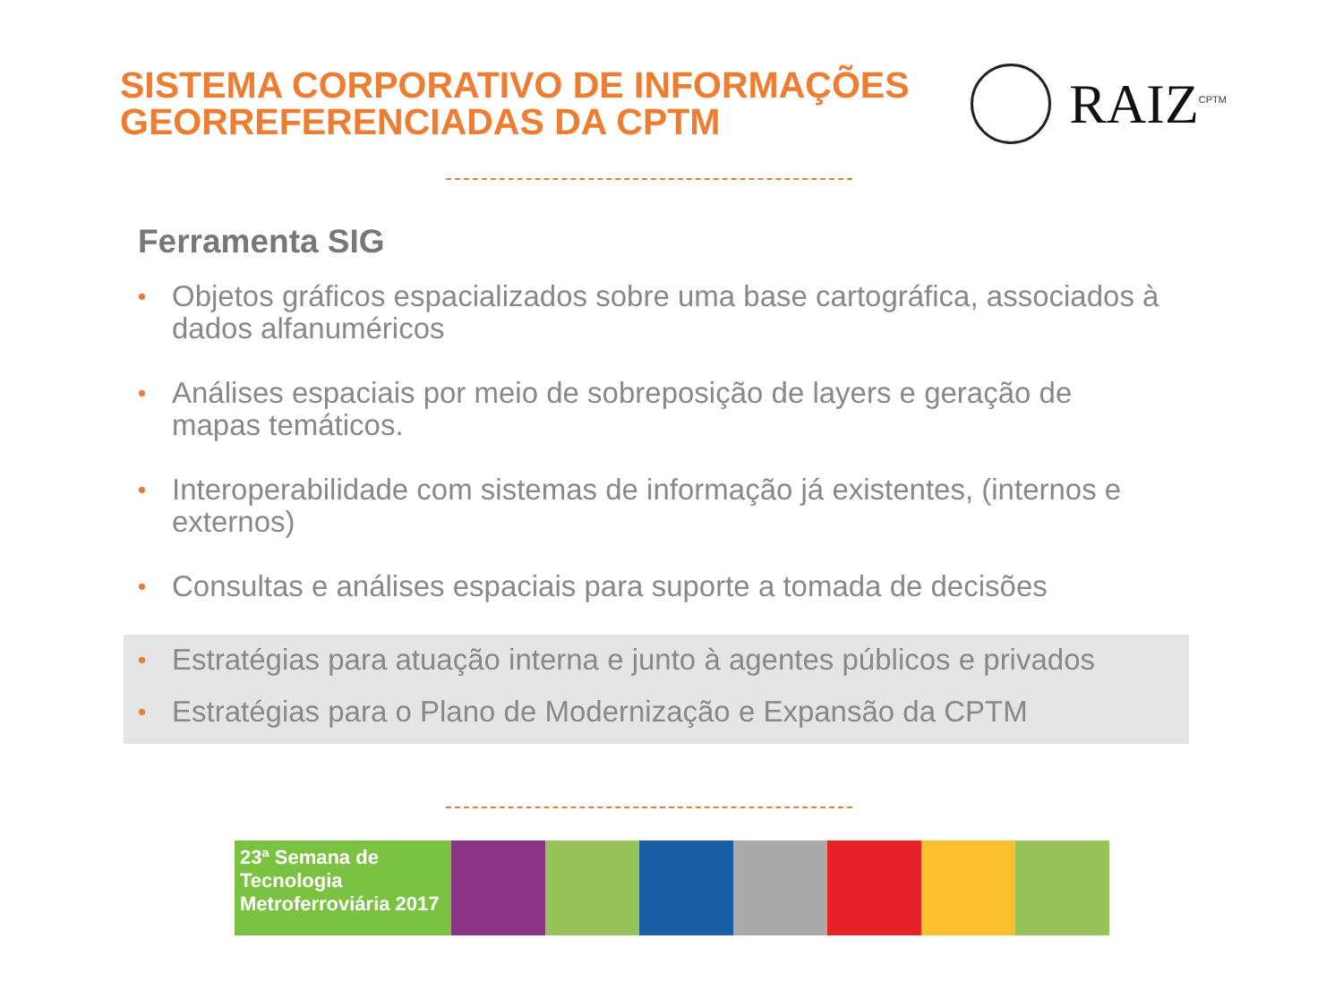SISTEMA CORPORATIVO DE INFORMAÇÕES
GEORREFERENCIADAS DA CPTM
RAIZ<sup>CPTM</sup>
Ferramenta SIG
• Objetos gráficos espacializados sobre uma base cartográfica, associados à dados alfanuméricos
• Análises espaciais por meio de sobreposição de layers e geração de mapas temáticos.
• Interoperabilidade com sistemas de informação já existentes, (internos e externos)
• Consultas e análises espaciais para suporte a tomada de decisões
• Estratégias para atuação interna e junto à agentes públicos e privados
• Estratégias para o Plano de Modernização e Expansão da CPTM
23ª Semana de Tecnologia Metroferroviária 2017